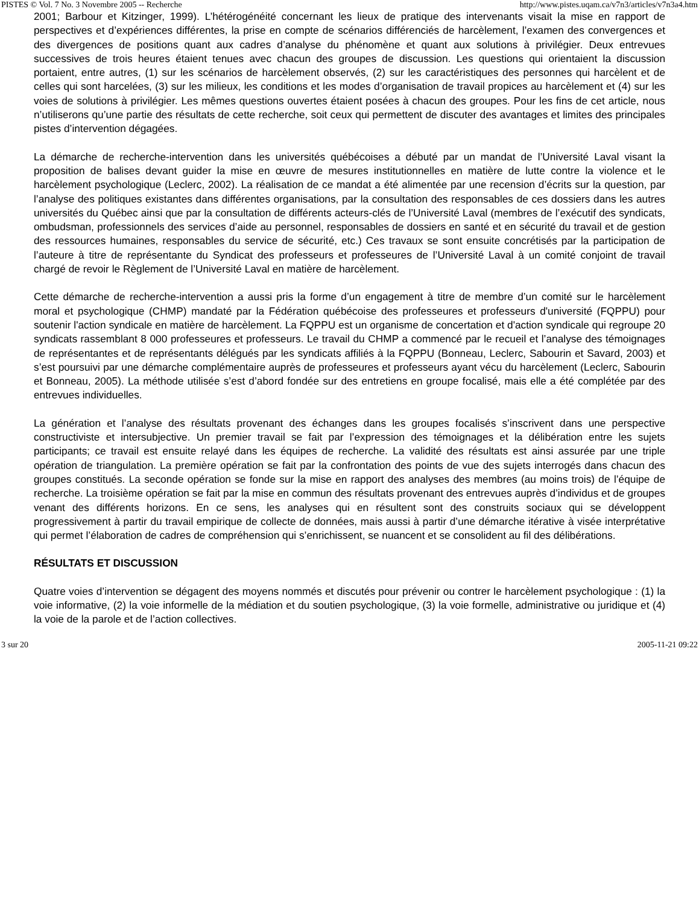PISTES © Vol. 7 No. 3 Novembre 2005 -- Recherche http://www.pistes.uqam.ca/v7n3/articles/v7n3a4.htm
2001; Barbour et Kitzinger, 1999). L’hétérogénéité concernant les lieux de pratique des intervenants visait la mise en rapport de perspectives et d’expériences différentes, la prise en compte de scénarios différenciés de harcèlement, l’examen des convergences et des divergences de positions quant aux cadres d’analyse du phénomène et quant aux solutions à privilégier. Deux entrevues successives de trois heures étaient tenues avec chacun des groupes de discussion. Les questions qui orientaient la discussion portaient, entre autres, (1) sur les scénarios de harcèlement observés, (2) sur les caractéristiques des personnes qui harcèlent et de celles qui sont harcelées, (3) sur les milieux, les conditions et les modes d’organisation de travail propices au harcèlement et (4) sur les voies de solutions à privilégier. Les mêmes questions ouvertes étaient posées à chacun des groupes. Pour les fins de cet article, nous n’utiliserons qu’une partie des résultats de cette recherche, soit ceux qui permettent de discuter des avantages et limites des principales pistes d’intervention dégagées.
La démarche de recherche-intervention dans les universités québécoises a débuté par un mandat de l’Université Laval visant la proposition de balises devant guider la mise en œuvre de mesures institutionnelles en matière de lutte contre la violence et le harcèlement psychologique (Leclerc, 2002). La réalisation de ce mandat a été alimentée par une recension d’écrits sur la question, par l’analyse des politiques existantes dans différentes organisations, par la consultation des responsables de ces dossiers dans les autres universités du Québec ainsi que par la consultation de différents acteurs-clés de l’Université Laval (membres de l’exécutif des syndicats, ombudsman, professionnels des services d’aide au personnel, responsables de dossiers en santé et en sécurité du travail et de gestion des ressources humaines, responsables du service de sécurité, etc.) Ces travaux se sont ensuite concrétisés par la participation de l’auteure à titre de représentante du Syndicat des professeurs et professeures de l’Université Laval à un comité conjoint de travail chargé de revoir le Règlement de l’Université Laval en matière de harcèlement.
Cette démarche de recherche-intervention a aussi pris la forme d’un engagement à titre de membre d’un comité sur le harcèlement moral et psychologique (CHMP) mandaté par la Fédération québécoise des professeures et professeurs d'université (FQPPU) pour soutenir l'action syndicale en matière de harcèlement. La FQPPU est un organisme de concertation et d'action syndicale qui regroupe 20 syndicats rassemblant 8 000 professeures et professeurs. Le travail du CHMP a commencé par le recueil et l’analyse des témoignages de représentantes et de représentants délégués par les syndicats affiliés à la FQPPU (Bonneau, Leclerc, Sabourin et Savard, 2003) et s’est poursuivi par une démarche complémentaire auprès de professeures et professeurs ayant vécu du harcèlement (Leclerc, Sabourin et Bonneau, 2005). La méthode utilisée s’est d’abord fondée sur des entretiens en groupe focalisé, mais elle a été complétée par des entrevues individuelles.
La génération et l’analyse des résultats provenant des échanges dans les groupes focalisés s’inscrivent dans une perspective constructiviste et intersubjective. Un premier travail se fait par l’expression des témoignages et la délibération entre les sujets participants; ce travail est ensuite relayé dans les équipes de recherche. La validité des résultats est ainsi assurée par une triple opération de triangulation. La première opération se fait par la confrontation des points de vue des sujets interrogés dans chacun des groupes constitués. La seconde opération se fonde sur la mise en rapport des analyses des membres (au moins trois) de l’équipe de recherche. La troisième opération se fait par la mise en commun des résultats provenant des entrevues auprès d’individus et de groupes venant des différents horizons. En ce sens, les analyses qui en résultent sont des construits sociaux qui se développent progressivement à partir du travail empirique de collecte de données, mais aussi à partir d’une démarche itérative à visée interprétative qui permet l’élaboration de cadres de compréhension qui s’enrichissent, se nuancent et se consolident au fil des délibérations.
RÉSULTATS ET DISCUSSION
Quatre voies d’intervention se dégagent des moyens nommés et discutés pour prévenir ou contrer le harcèlement psychologique : (1) la voie informative, (2) la voie informelle de la médiation et du soutien psychologique, (3) la voie formelle, administrative ou juridique et (4) la voie de la parole et de l’action collectives.
3 sur 20 2005-11-21 09:22